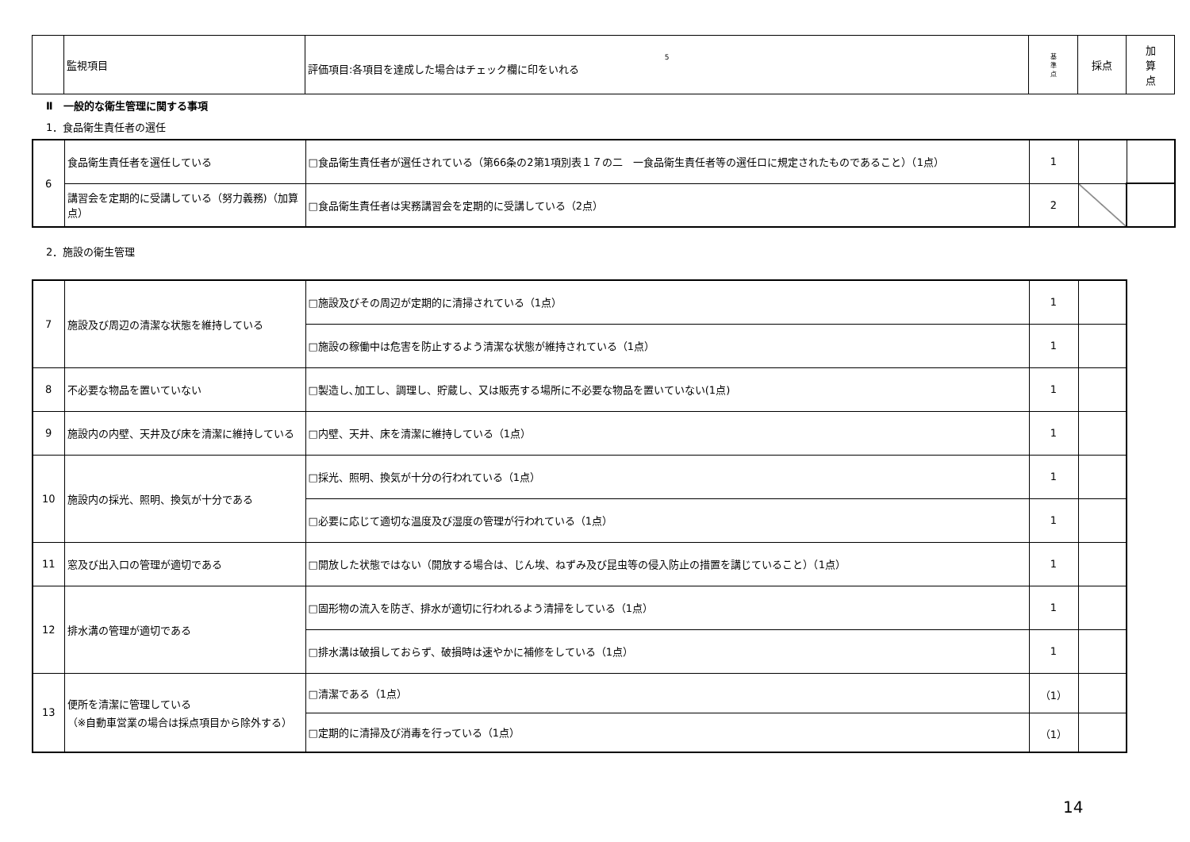| | 監視項目 | 5 評価項目:各項目を達成した場合はチェック欄に印をいれる | 基 準 点 | 採点 | 加 算 点 |
Ⅱ　一般的な衛生管理に関する事項
1．食品衛生責任者の選任
| 6 | 食品衛生責任者を選任している | □食品衛生責任者が選任されている（第66条の2第1項別表１７の二 一食品衛生責任者等の選任ロに規定されたものであること）（1点） | 1 | | |
| | 講習会を定期的に受講している（努力義務)（加算点） | □食品衛生責任者は実務講習会を定期的に受講している（2点） | 2 | | |
2．施設の衛生管理
| 7 | 施設及び周辺の清潔な状態を維持している | □施設及びその周辺が定期的に清掃されている（1点） | 1 | |
| | | □施設の稼働中は危害を防止するよう清潔な状態が維持されている（1点） | 1 | |
| 8 | 不必要な物品を置いていない | □製造し､加工し、調理し、貯蔵し、又は販売する場所に不必要な物品を置いていない(1点) | 1 | |
| 9 | 施設内の内壁、天井及び床を清潔に維持している | □内壁、天井、床を清潔に維持している（1点） | 1 | |
| 10 | 施設内の採光、照明、換気が十分である | □採光、照明、換気が十分の行われている（1点） | 1 | |
| | | □必要に応じて適切な温度及び湿度の管理が行われている（1点） | 1 | |
| 11 | 窓及び出入口の管理が適切である | □開放した状態ではない（開放する場合は、じん埃、ねずみ及び昆虫等の侵入防止の措置を講じていること）（1点） | 1 | |
| 12 | 排水溝の管理が適切である | □固形物の流入を防ぎ、排水が適切に行われるよう清掃をしている（1点） | 1 | |
| | | □排水溝は破損しておらず、破損時は速やかに補修をしている（1点） | 1 | |
| 13 | 便所を清潔に管理している （※自動車営業の場合は採点項目から除外する） | □清潔である（1点） | （1） | |
| | | □定期的に清掃及び消毒を行っている（1点） | （1） | |
14